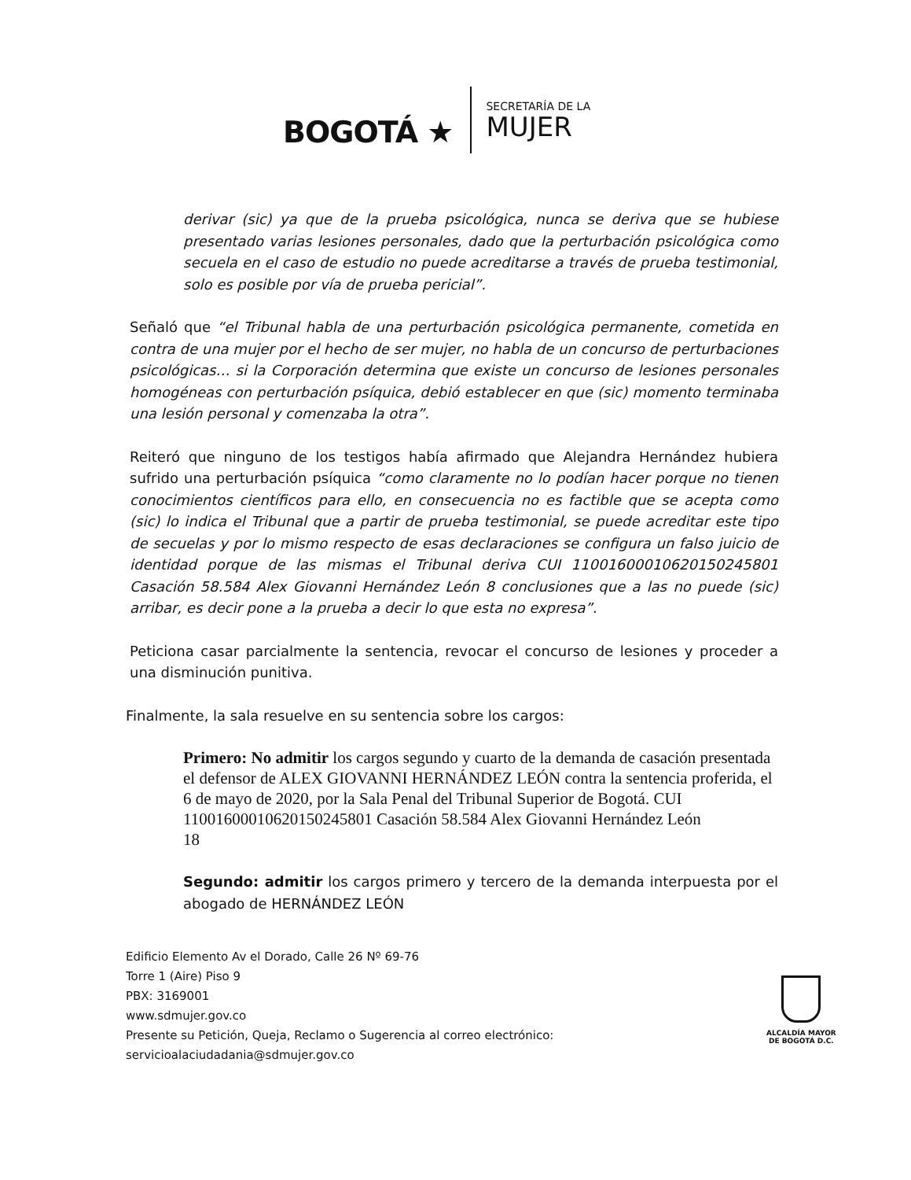BOGOTÁ ★
SECRETARÍA DE LA
MUJER
derivar (sic) ya que de la prueba psicológica, nunca se deriva que se hubiese presentado varias lesiones personales, dado que la perturbación psicológica como secuela en el caso de estudio no puede acreditarse a través de prueba testimonial, solo es posible por vía de prueba pericial”.
Señaló que “el Tribunal habla de una perturbación psicológica permanente, cometida en contra de una mujer por el hecho de ser mujer, no habla de un concurso de perturbaciones psicológicas… si la Corporación determina que existe un concurso de lesiones personales homogéneas con perturbación psíquica, debió establecer en que (sic) momento terminaba una lesión personal y comenzaba la otra”.
Reiteró que ninguno de los testigos había afirmado que Alejandra Hernández hubiera sufrido una perturbación psíquica “como claramente no lo podían hacer porque no tienen conocimientos científicos para ello, en consecuencia no es factible que se acepta como (sic) lo indica el Tribunal que a partir de prueba testimonial, se puede acreditar este tipo de secuelas y por lo mismo respecto de esas declaraciones se configura un falso juicio de identidad porque de las mismas el Tribunal deriva CUI 11001600010620150245801 Casación 58.584 Alex Giovanni Hernández León 8 conclusiones que a las no puede (sic) arribar, es decir pone a la prueba a decir lo que esta no expresa”.
Peticiona casar parcialmente la sentencia, revocar el concurso de lesiones y proceder a una disminución punitiva.
Finalmente, la sala resuelve en su sentencia sobre los cargos:
Primero: No admitir los cargos segundo y cuarto de la demanda de casación presentada el defensor de ALEX GIOVANNI HERNÁNDEZ LEÓN contra la sentencia proferida, el 6 de mayo de 2020, por la Sala Penal del Tribunal Superior de Bogotá. CUI 11001600010620150245801 Casación 58.584 Alex Giovanni Hernández León
18
Segundo: admitir los cargos primero y tercero de la demanda interpuesta por el abogado de HERNÁNDEZ LEÓN
Edificio Elemento Av el Dorado, Calle 26 Nº 69-76
Torre 1 (Aire) Piso 9
PBX: 3169001
www.sdmujer.gov.co
Presente su Petición, Queja, Reclamo o Sugerencia al correo electrónico:
servicioalaciudadania@sdmujer.gov.co
ALCALDÍA MAYOR
DE BOGOTÁ D.C.